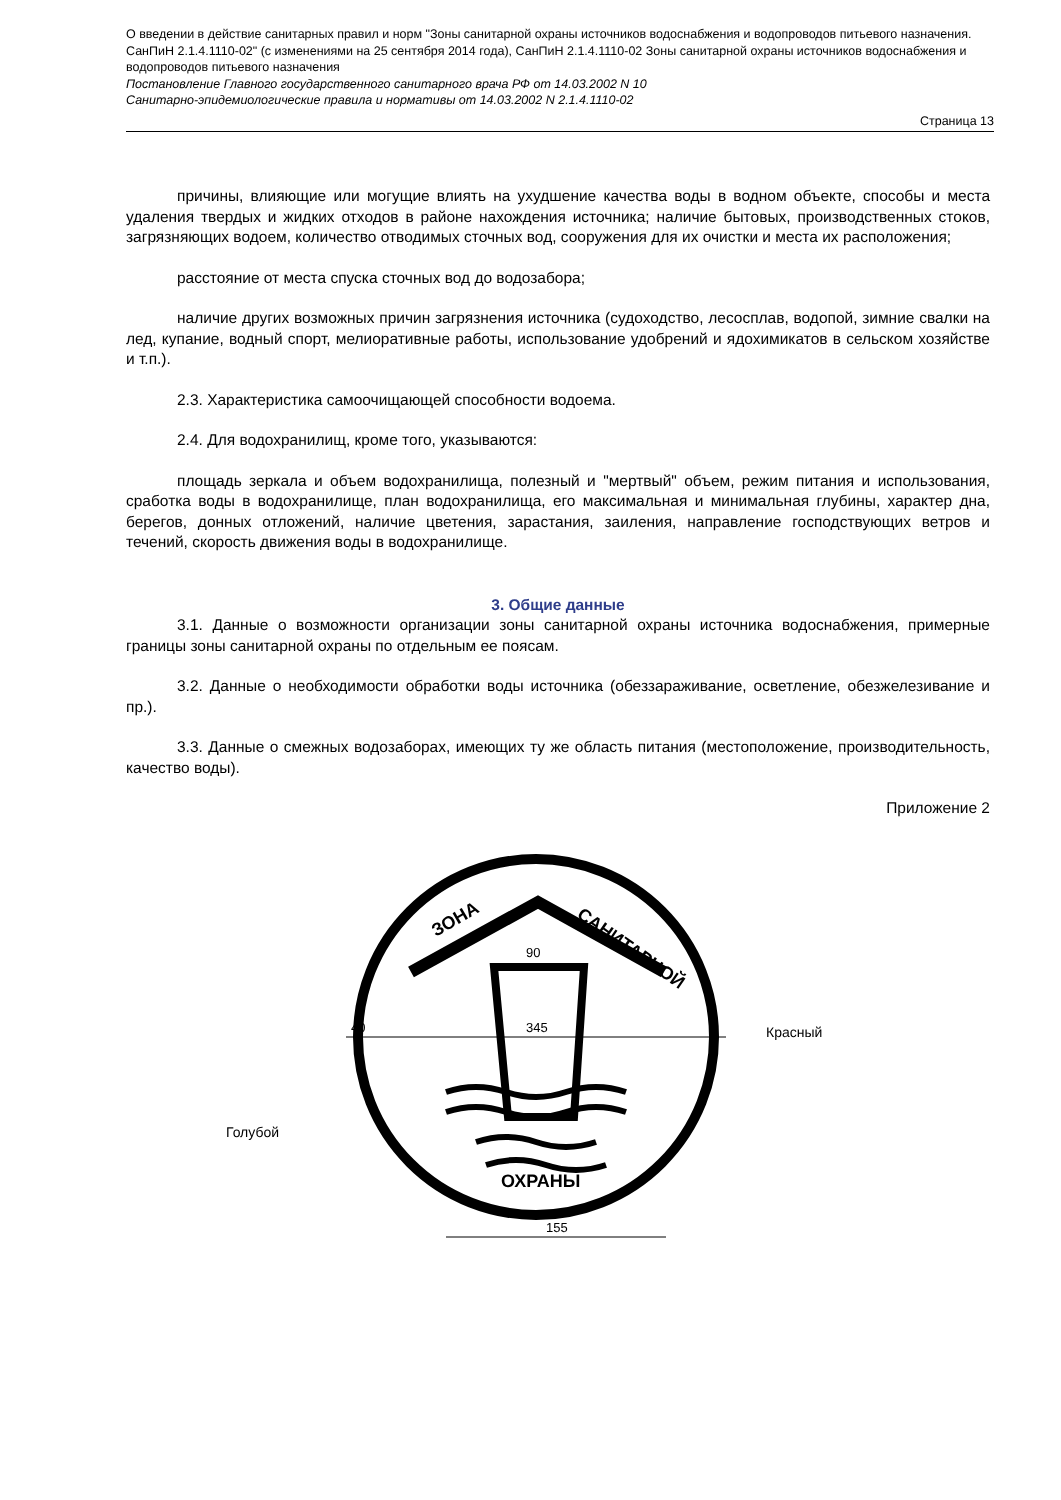О введении в действие санитарных правил и норм "Зоны санитарной охраны источников водоснабжения и водопроводов питьевого назначения. СанПиН 2.1.4.1110-02" (с изменениями на 25 сентября 2014 года), СанПиН 2.1.4.1110-02 Зоны санитарной охраны источников водоснабжения и водопроводов питьевого назначения
Постановление Главного государственного санитарного врача РФ от 14.03.2002 N 10
Санитарно-эпидемиологические правила и нормативы от 14.03.2002 N 2.1.4.1110-02
Страница 13
причины, влияющие или могущие влиять на ухудшение качества воды в водном объекте, способы и места удаления твердых и жидких отходов в районе нахождения источника; наличие бытовых, производственных стоков, загрязняющих водоем, количество отводимых сточных вод, сооружения для их очистки и места их расположения;
расстояние от места спуска сточных вод до водозабора;
наличие других возможных причин загрязнения источника (судоходство, лесосплав, водопой, зимние свалки на лед, купание, водный спорт, мелиоративные работы, использование удобрений и ядохимикатов в сельском хозяйстве и т.п.).
2.3. Характеристика самоочищающей способности водоема.
2.4. Для водохранилищ, кроме того, указываются:
площадь зеркала и объем водохранилища, полезный и "мертвый" объем, режим питания и использования, сработка воды в водохранилище, план водохранилища, его максимальная и минимальная глубины, характер дна, берегов, донных отложений, наличие цветения, зарастания, заиления, направление господствующих ветров и течений, скорость движения воды в водохранилище.
3. Общие данные
3.1. Данные о возможности организации зоны санитарной охраны источника водоснабжения, примерные границы зоны санитарной охраны по отдельным ее поясам.
3.2. Данные о необходимости обработки воды источника (обеззараживание, осветление, обезжелезивание и пр.).
3.3. Данные о смежных водозаборах, имеющих ту же область питания (местоположение, производительность, качество воды).
Приложение 2
ЗОНА
САНИТАРНОЙ
ОХРАНЫ
90
345
40
155
Красный
Голубой